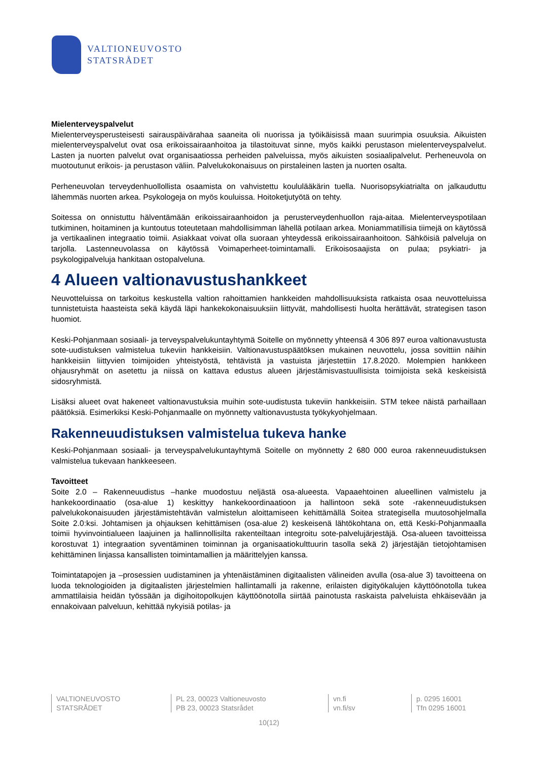VALTIONEUVOSTO
STATSRÅDET
Mielenterveyspalvelut
Mielenterveysperusteisesti sairauspäivärahaa saaneita oli nuorissa ja työikäisissä maan suurimpia osuuksia. Aikuisten mielenterveyspalvelut ovat osa erikoissairaanhoitoa ja tilastoituvat sinne, myös kaikki perustason mielenterveyspalvelut. Lasten ja nuorten palvelut ovat organisaatiossa perheiden palveluissa, myös aikuisten sosiaalipalvelut. Perheneuvola on muotoutunut erikois- ja perustason väliin. Palvelukokonaisuus on pirstaleinen lasten ja nuorten osalta.
Perheneuvolan terveydenhuollollista osaamista on vahvistettu koululääkärin tuella. Nuorisopsykiatrialta on jalkauduttu lähemmäs nuorten arkea. Psykologeja on myös kouluissa. Hoitoketjutyötä on tehty.
Soitessa on onnistuttu hälventämään erikoissairaanhoidon ja perusterveydenhuollon raja-aitaa. Mielenterveyspotilaan tutkiminen, hoitaminen ja kuntoutus toteutetaan mahdollisimman lähellä potilaan arkea. Moniammatillisia tiimejä on käytössä ja vertikaalinen integraatio toimii. Asiakkaat voivat olla suoraan yhteydessä erikoissairaanhoitoon. Sähköisiä palveluja on tarjolla. Lastenneuvolassa on käytössä Voimaperheet-toimintamalli. Erikoisosaajista on pulaa; psykiatri- ja psykologipalveluja hankitaan ostopalveluna.
4 Alueen valtionavustushankkeet
Neuvotteluissa on tarkoitus keskustella valtion rahoittamien hankkeiden mahdollisuuksista ratkaista osaa neuvotteluissa tunnistetuista haasteista sekä käydä läpi hankekokonaisuuksiin liittyvät, mahdollisesti huolta herättävät, strategisen tason huomiot.
Keski-Pohjanmaan sosiaali- ja terveyspalvelukuntayhtymä Soitelle on myönnetty yhteensä 4 306 897 euroa valtionavustusta sote-uudistuksen valmistelua tukeviin hankkeisiin. Valtionavustuspäätöksen mukainen neuvottelu, jossa sovittiin näihin hankkeisiin liittyvien toimijoiden yhteistyöstä, tehtävistä ja vastuista järjestettiin 17.8.2020. Molempien hankkeen ohjausryhmät on asetettu ja niissä on kattava edustus alueen järjestämisvastuullisista toimijoista sekä keskeisistä sidosryhmistä.
Lisäksi alueet ovat hakeneet valtionavustuksia muihin sote-uudistusta tukeviin hankkeisiin. STM tekee näistä parhaillaan päätöksiä. Esimerkiksi Keski-Pohjanmaalle on myönnetty valtionavustusta työkykyohjelmaan.
Rakenneuudistuksen valmistelua tukeva hanke
Keski-Pohjanmaan sosiaali- ja terveyspalvelukuntayhtymä Soitelle on myönnetty 2 680 000 euroa rakenneuudistuksen valmistelua tukevaan hankkeeseen.
Tavoitteet
Soite 2.0 – Rakenneuudistus –hanke muodostuu neljästä osa-alueesta. Vapaaehtoinen alueellinen valmistelu ja hankekoordinaatio (osa-alue 1) keskittyy hankekoordinaatioon ja hallintoon sekä sote -rakenneuudistuksen palvelukokonaisuuden järjestämistehtävän valmistelun aloittamiseen kehittämällä Soitea strategisella muutosohjelmalla Soite 2.0:ksi. Johtamisen ja ohjauksen kehittämisen (osa-alue 2) keskeisenä lähtökohtana on, että Keski-Pohjanmaalla toimii hyvinvointialueen laajuinen ja hallinnollisilta rakenteiltaan integroitu sote-palvelujärjestäjä. Osa-alueen tavoitteissa korostuvat 1) integraation syventäminen toiminnan ja organisaatiokulttuurin tasolla sekä 2) järjestäjän tietojohtamisen kehittäminen linjassa kansallisten toimintamallien ja määrittelyjen kanssa.
Toimintatapojen ja –prosessien uudistaminen ja yhtenäistäminen digitaalisten välineiden avulla (osa-alue 3) tavoitteena on luoda teknologioiden ja digitaalisten järjestelmien hallintamalli ja rakenne, erilaisten digityökalujen käyttöönotolla tukea ammattilaisia heidän työssään ja digihoitopolkujen käyttöönotolla siirtää painotusta raskaista palveluista ehkäisevään ja ennakoivaan palveluun, kehittää nykyisiä potilas- ja
VALTIONEUVOSTO
STATSRÅDET
PL 23, 00023 Valtioneuvosto
PB 23, 00023 Statsrådet
vn.fi
vn.fi/sv
p. 0295 16001
Tfn 0295 16001
10(12)